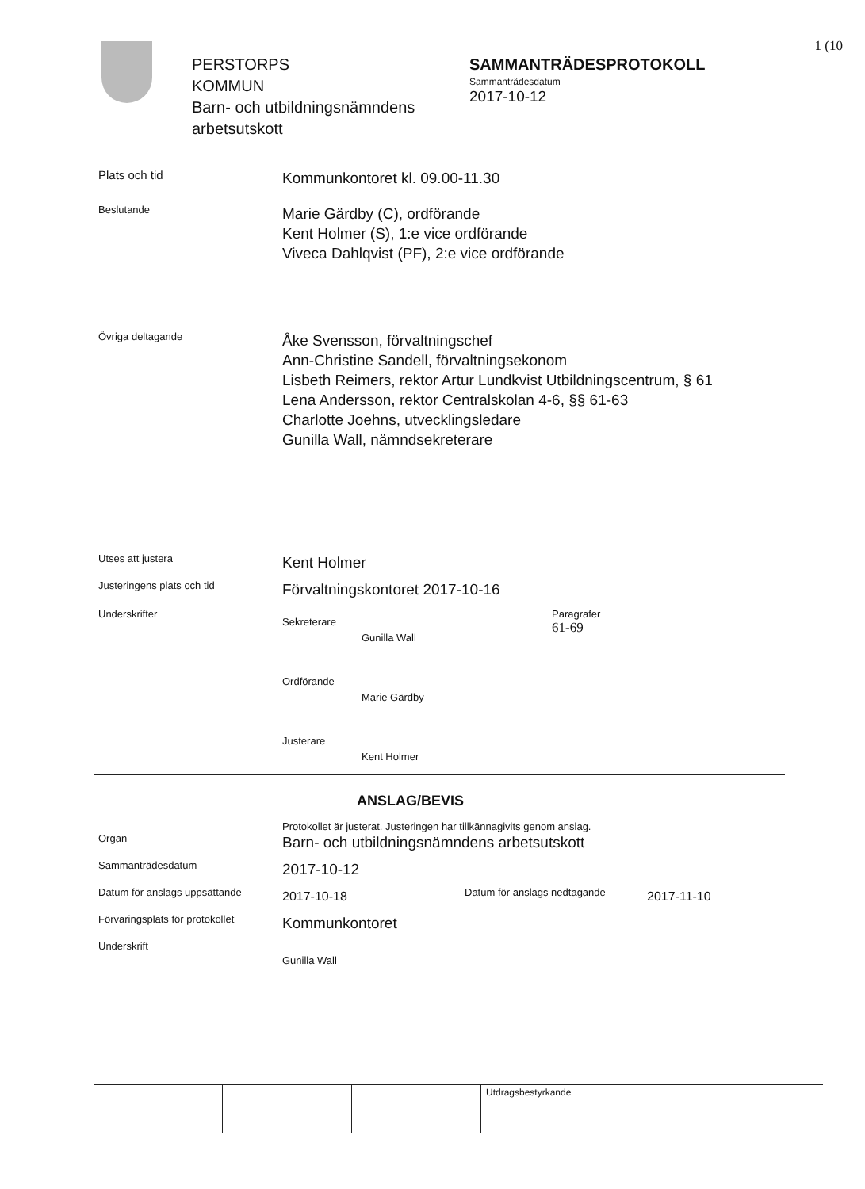1 (10
PERSTORPS
KOMMUN
Barn- och utbildningsnämndens arbetsutskott
SAMMANTRÄDESPROTOKOLL
Sammanträdesdatum
2017-10-12
Plats och tid
Kommunkontoret kl. 09.00-11.30
Beslutande
Marie Gärdby (C), ordförande
Kent Holmer (S), 1:e vice ordförande
Viveca Dahlqvist (PF), 2:e vice ordförande
Övriga deltagande
Åke Svensson, förvaltningschef
Ann-Christine Sandell, förvaltningsekonom
Lisbeth Reimers, rektor Artur Lundkvist Utbildningscentrum, § 61
Lena Andersson, rektor Centralskolan 4-6, §§ 61-63
Charlotte Joehns, utvecklingsledare
Gunilla Wall, nämndsekreterare
Utses att justera
Kent Holmer
Justeringens plats och tid
Förvaltningskontoret 2017-10-16
Underskrifter
Sekreterare
Gunilla Wall
Paragrafer
61-69
Ordförande
Marie Gärdby
Justerare
Kent Holmer
ANSLAG/BEVIS
Protokollet är justerat. Justeringen har tillkännagivits genom anslag.
Organ
Barn- och utbildningsnämndens arbetsutskott
Sammanträdesdatum
2017-10-12
Datum för anslags uppsättande
2017-10-18
Datum för anslags nedtagande
2017-11-10
Förvaringsplats för protokollet
Kommunkontoret
Underskrift
Gunilla Wall
Utdragsbestyrkande